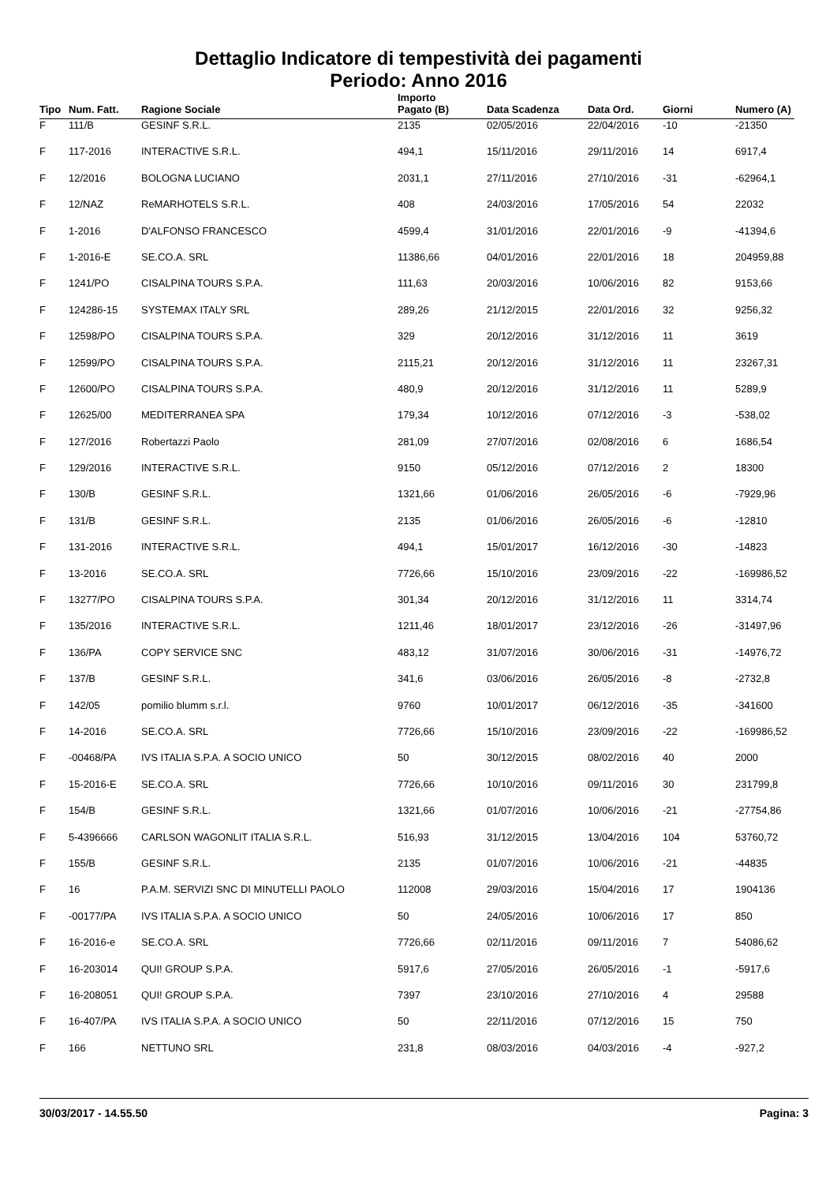Dettaglio Indicatore di tempestività dei pagamenti
Periodo: Anno 2016
| Tipo | Num. Fatt. | Ragione Sociale | Importo Pagato (B) | Data Scadenza | Data Ord. | Giorni | Numero (A) |
| --- | --- | --- | --- | --- | --- | --- | --- |
| F | 111/B | GESINF S.R.L. | 2135 | 02/05/2016 | 22/04/2016 | -10 | -21350 |
| F | 117-2016 | INTERACTIVE S.R.L. | 494,1 | 15/11/2016 | 29/11/2016 | 14 | 6917,4 |
| F | 12/2016 | BOLOGNA LUCIANO | 2031,1 | 27/11/2016 | 27/10/2016 | -31 | -62964,1 |
| F | 12/NAZ | ReMARHOTELS S.R.L. | 408 | 24/03/2016 | 17/05/2016 | 54 | 22032 |
| F | 1-2016 | D'ALFONSO FRANCESCO | 4599,4 | 31/01/2016 | 22/01/2016 | -9 | -41394,6 |
| F | 1-2016-E | SE.CO.A. SRL | 11386,66 | 04/01/2016 | 22/01/2016 | 18 | 204959,88 |
| F | 1241/PO | CISALPINA TOURS S.P.A. | 111,63 | 20/03/2016 | 10/06/2016 | 82 | 9153,66 |
| F | 124286-15 | SYSTEMAX ITALY SRL | 289,26 | 21/12/2015 | 22/01/2016 | 32 | 9256,32 |
| F | 12598/PO | CISALPINA TOURS S.P.A. | 329 | 20/12/2016 | 31/12/2016 | 11 | 3619 |
| F | 12599/PO | CISALPINA TOURS S.P.A. | 2115,21 | 20/12/2016 | 31/12/2016 | 11 | 23267,31 |
| F | 12600/PO | CISALPINA TOURS S.P.A. | 480,9 | 20/12/2016 | 31/12/2016 | 11 | 5289,9 |
| F | 12625/00 | MEDITERRANEA SPA | 179,34 | 10/12/2016 | 07/12/2016 | -3 | -538,02 |
| F | 127/2016 | Robertazzi Paolo | 281,09 | 27/07/2016 | 02/08/2016 | 6 | 1686,54 |
| F | 129/2016 | INTERACTIVE S.R.L. | 9150 | 05/12/2016 | 07/12/2016 | 2 | 18300 |
| F | 130/B | GESINF S.R.L. | 1321,66 | 01/06/2016 | 26/05/2016 | -6 | -7929,96 |
| F | 131/B | GESINF S.R.L. | 2135 | 01/06/2016 | 26/05/2016 | -6 | -12810 |
| F | 131-2016 | INTERACTIVE S.R.L. | 494,1 | 15/01/2017 | 16/12/2016 | -30 | -14823 |
| F | 13-2016 | SE.CO.A. SRL | 7726,66 | 15/10/2016 | 23/09/2016 | -22 | -169986,52 |
| F | 13277/PO | CISALPINA TOURS S.P.A. | 301,34 | 20/12/2016 | 31/12/2016 | 11 | 3314,74 |
| F | 135/2016 | INTERACTIVE S.R.L. | 1211,46 | 18/01/2017 | 23/12/2016 | -26 | -31497,96 |
| F | 136/PA | COPY SERVICE SNC | 483,12 | 31/07/2016 | 30/06/2016 | -31 | -14976,72 |
| F | 137/B | GESINF S.R.L. | 341,6 | 03/06/2016 | 26/05/2016 | -8 | -2732,8 |
| F | 142/05 | pomilio blumm s.r.l. | 9760 | 10/01/2017 | 06/12/2016 | -35 | -341600 |
| F | 14-2016 | SE.CO.A. SRL | 7726,66 | 15/10/2016 | 23/09/2016 | -22 | -169986,52 |
| F | -00468/PA | IVS ITALIA S.P.A. A SOCIO UNICO | 50 | 30/12/2015 | 08/02/2016 | 40 | 2000 |
| F | 15-2016-E | SE.CO.A. SRL | 7726,66 | 10/10/2016 | 09/11/2016 | 30 | 231799,8 |
| F | 154/B | GESINF S.R.L. | 1321,66 | 01/07/2016 | 10/06/2016 | -21 | -27754,86 |
| F | 5-4396666 | CARLSON WAGONLIT ITALIA S.R.L. | 516,93 | 31/12/2015 | 13/04/2016 | 104 | 53760,72 |
| F | 155/B | GESINF S.R.L. | 2135 | 01/07/2016 | 10/06/2016 | -21 | -44835 |
| F | 16 | P.A.M. SERVIZI SNC DI MINUTELLI PAOLO | 112008 | 29/03/2016 | 15/04/2016 | 17 | 1904136 |
| F | -00177/PA | IVS ITALIA S.P.A. A SOCIO UNICO | 50 | 24/05/2016 | 10/06/2016 | 17 | 850 |
| F | 16-2016-e | SE.CO.A. SRL | 7726,66 | 02/11/2016 | 09/11/2016 | 7 | 54086,62 |
| F | 16-203014 | QUI! GROUP S.P.A. | 5917,6 | 27/05/2016 | 26/05/2016 | -1 | -5917,6 |
| F | 16-208051 | QUI! GROUP S.P.A. | 7397 | 23/10/2016 | 27/10/2016 | 4 | 29588 |
| F | 16-407/PA | IVS ITALIA S.P.A. A SOCIO UNICO | 50 | 22/11/2016 | 07/12/2016 | 15 | 750 |
| F | 166 | NETTUNO SRL | 231,8 | 08/03/2016 | 04/03/2016 | -4 | -927,2 |
30/03/2017 - 14.55.50 Pagina: 3